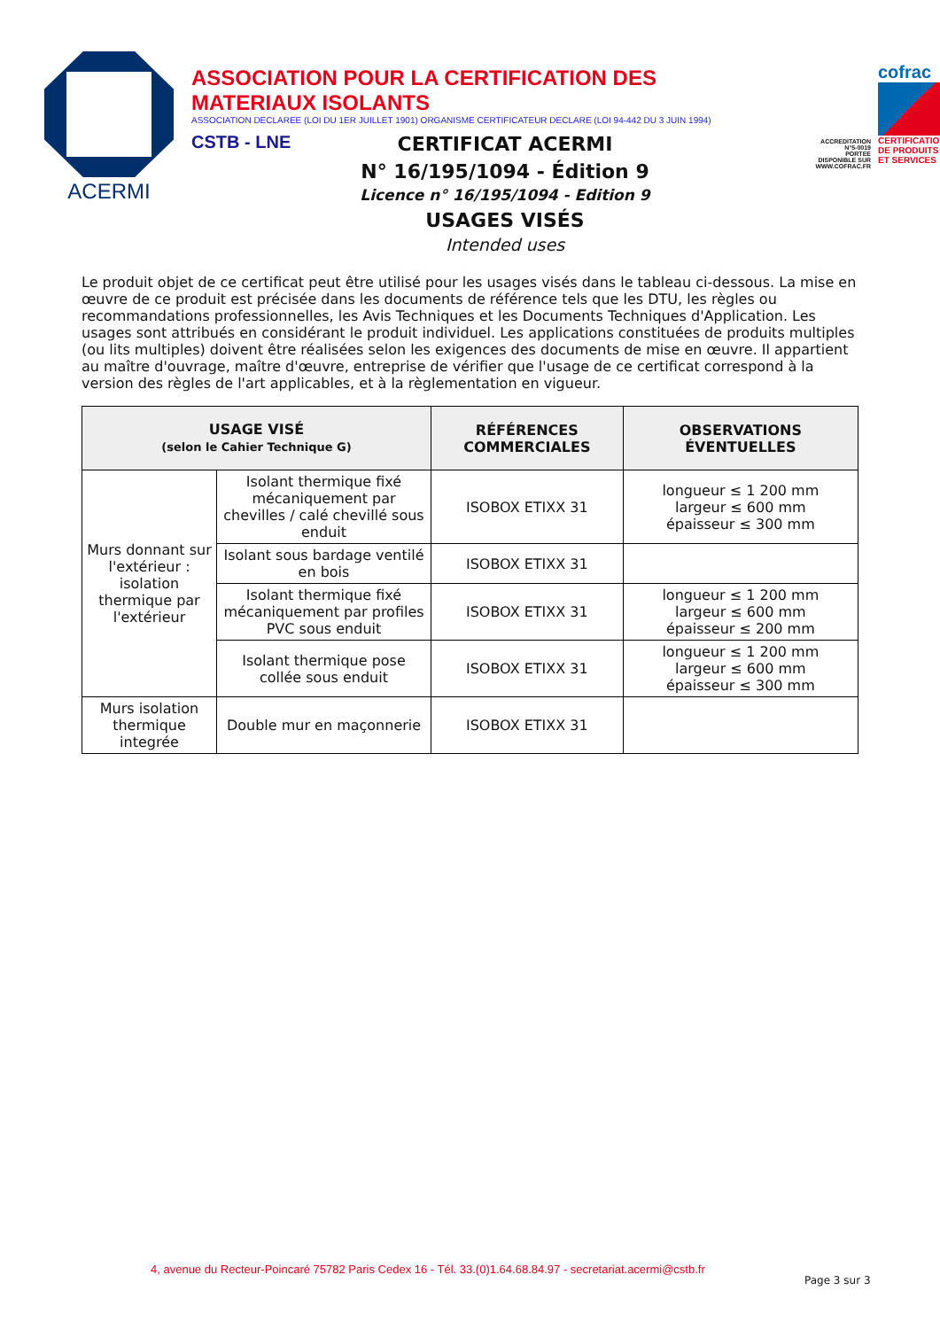ACERMI
ASSOCIATION POUR LA CERTIFICATION DES MATERIAUX ISOLANTS
ASSOCIATION DECLAREE (LOI DU 1ER JUILLET 1901) ORGANISME CERTIFICATEUR DECLARE (LOI 94-442 DU 3 JUIN 1994)
CSTB - LNE
ACCREDITATION
N°5-0019
PORTEE
DISPONIBLE SUR
WWW.COFRAC.FR
cofrac
CERTIFICATION DE PRODUITS ET SERVICES
CERTIFICAT ACERMI
N° 16/195/1094 - Édition 9
Licence n° 16/195/1094 - Edition 9
USAGES VISÉS
Intended uses
Le produit objet de ce certificat peut être utilisé pour les usages visés dans le tableau ci-dessous. La mise en œuvre de ce produit est précisée dans les documents de référence tels que les DTU, les règles ou recommandations professionnelles, les Avis Techniques et les Documents Techniques d'Application. Les usages sont attribués en considérant le produit individuel. Les applications constituées de produits multiples (ou lits multiples) doivent être réalisées selon les exigences des documents de mise en œuvre. Il appartient au maître d'ouvrage, maître d'œuvre, entreprise de vérifier que l'usage de ce certificat correspond à la version des règles de l'art applicables, et à la règlementation en vigueur.
| USAGE VISÉ (selon le Cahier Technique G) | | RÉFÉRENCES COMMERCIALES | OBSERVATIONS ÉVENTUELLES |
| --- | --- | --- | --- |
| Murs donnant sur l'extérieur : isolation thermique par l'extérieur | Isolant thermique fixé mécaniquement par chevilles / calé chevillé sous enduit | ISOBOX ETIXX 31 | longueur ≤ 1 200 mm largeur ≤ 600 mm épaisseur ≤ 300 mm |
| | Isolant sous bardage ventilé en bois | ISOBOX ETIXX 31 | |
| | Isolant thermique fixé mécaniquement par profiles PVC sous enduit | ISOBOX ETIXX 31 | longueur ≤ 1 200 mm largeur ≤ 600 mm épaisseur ≤ 200 mm |
| | Isolant thermique pose collée sous enduit | ISOBOX ETIXX 31 | longueur ≤ 1 200 mm largeur ≤ 600 mm épaisseur ≤ 300 mm |
| Murs isolation thermique integrée | Double mur en maçonnerie | ISOBOX ETIXX 31 | |
4, avenue du Recteur-Poincaré 75782 Paris Cedex 16 - Tél. 33.(0)1.64.68.84.97 - secretariat.acermi@cstb.fr
Page 3 sur 3